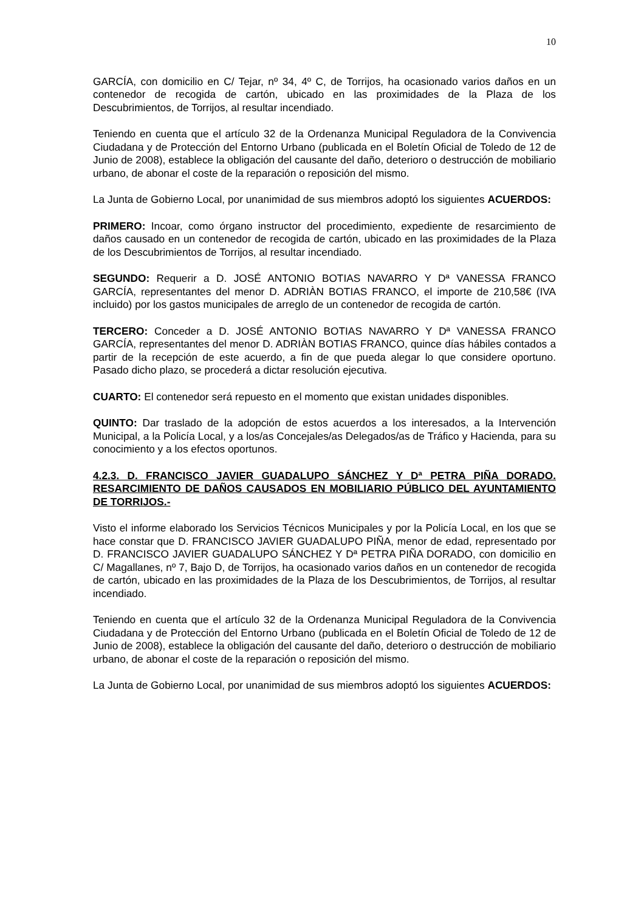10
GARCÍA, con domicilio en C/ Tejar, nº 34, 4º C, de Torrijos, ha ocasionado varios daños en un contenedor de recogida de cartón, ubicado en las proximidades de la Plaza de los Descubrimientos, de Torrijos, al resultar incendiado.
Teniendo en cuenta que el artículo 32 de la Ordenanza Municipal Reguladora de la Convivencia Ciudadana y de Protección del Entorno Urbano (publicada en el Boletín Oficial de Toledo de 12 de Junio de 2008), establece la obligación del causante del daño, deterioro o destrucción de mobiliario urbano, de abonar el coste de la reparación o reposición del mismo.
La Junta de Gobierno Local, por unanimidad de sus miembros adoptó los siguientes ACUERDOS:
PRIMERO: Incoar, como órgano instructor del procedimiento, expediente de resarcimiento de daños causado en un contenedor de recogida de cartón, ubicado en las proximidades de la Plaza de los Descubrimientos de Torrijos, al resultar incendiado.
SEGUNDO: Requerir a D. JOSÉ ANTONIO BOTIAS NAVARRO Y Dª VANESSA FRANCO GARCÍA, representantes del menor D. ADRIÀN BOTIAS FRANCO, el importe de 210,58€ (IVA incluido) por los gastos municipales de arreglo de un contenedor de recogida de cartón.
TERCERO: Conceder a D. JOSÉ ANTONIO BOTIAS NAVARRO Y Dª VANESSA FRANCO GARCÍA, representantes del menor D. ADRIÀN BOTIAS FRANCO, quince días hábiles contados a partir de la recepción de este acuerdo, a fin de que pueda alegar lo que considere oportuno. Pasado dicho plazo, se procederá a dictar resolución ejecutiva.
CUARTO: El contenedor será repuesto en el momento que existan unidades disponibles.
QUINTO: Dar traslado de la adopción de estos acuerdos a los interesados, a la Intervención Municipal, a la Policía Local, y a los/as Concejales/as Delegados/as de Tráfico y Hacienda, para su conocimiento y a los efectos oportunos.
4.2.3. D. FRANCISCO JAVIER GUADALUPO SÁNCHEZ Y Dª PETRA PIÑA DORADO. RESARCIMIENTO DE DAÑOS CAUSADOS EN MOBILIARIO PÚBLICO DEL AYUNTAMIENTO DE TORRIJOS.-
Visto el informe elaborado los Servicios Técnicos Municipales y por la Policía Local, en los que se hace constar que D. FRANCISCO JAVIER GUADALUPO PIÑA, menor de edad, representado por D. FRANCISCO JAVIER GUADALUPO SÁNCHEZ Y Dª PETRA PIÑA DORADO, con domicilio en C/ Magallanes, nº 7, Bajo D, de Torrijos, ha ocasionado varios daños en un contenedor de recogida de cartón, ubicado en las proximidades de la Plaza de los Descubrimientos, de Torrijos, al resultar incendiado.
Teniendo en cuenta que el artículo 32 de la Ordenanza Municipal Reguladora de la Convivencia Ciudadana y de Protección del Entorno Urbano (publicada en el Boletín Oficial de Toledo de 12 de Junio de 2008), establece la obligación del causante del daño, deterioro o destrucción de mobiliario urbano, de abonar el coste de la reparación o reposición del mismo.
La Junta de Gobierno Local, por unanimidad de sus miembros adoptó los siguientes ACUERDOS: